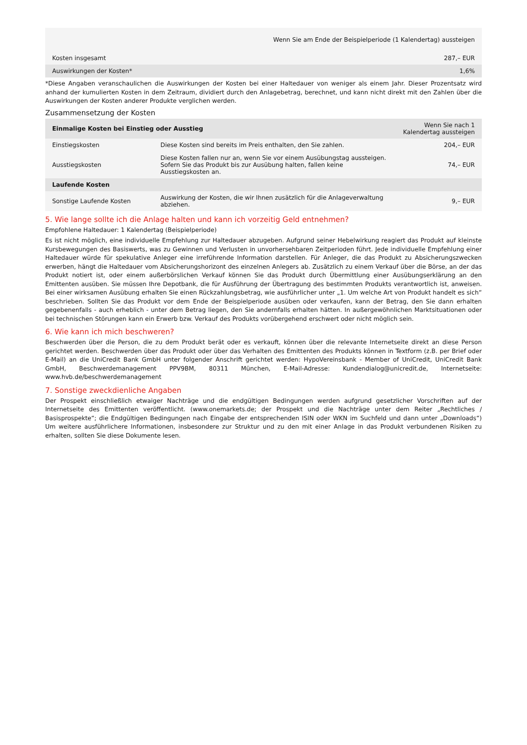| Wenn Sie am Ende der Beispielperiode (1 Kalendertag) aussteigen | |
| Kosten insgesamt | 287,– EUR |
| Auswirkungen der Kosten* | 1,6% |
*Diese Angaben veranschaulichen die Auswirkungen der Kosten bei einer Haltedauer von weniger als einem Jahr. Dieser Prozentsatz wird anhand der kumulierten Kosten in dem Zeitraum, dividiert durch den Anlagebetrag, berechnet, und kann nicht direkt mit den Zahlen über die Auswirkungen der Kosten anderer Produkte verglichen werden.
Zusammensetzung der Kosten
| Einmalige Kosten bei Einstieg oder Ausstieg | | Wenn Sie nach 1 Kalendertag aussteigen |
| Einstiegskosten | Diese Kosten sind bereits im Preis enthalten, den Sie zahlen. | 204,– EUR |
| Ausstiegskosten | Diese Kosten fallen nur an, wenn Sie vor einem Ausübungstag aussteigen. Sofern Sie das Produkt bis zur Ausübung halten, fallen keine Ausstiegskosten an. | 74,– EUR |
| Laufende Kosten | | |
| Sonstige Laufende Kosten | Auswirkung der Kosten, die wir Ihnen zusätzlich für die Anlageverwaltung abziehen. | 9,– EUR |
5. Wie lange sollte ich die Anlage halten und kann ich vorzeitig Geld entnehmen?
Empfohlene Haltedauer: 1 Kalendertag (Beispielperiode)
Es ist nicht möglich, eine individuelle Empfehlung zur Haltedauer abzugeben. Aufgrund seiner Hebelwirkung reagiert das Produkt auf kleinste Kursbewegungen des Basiswerts, was zu Gewinnen und Verlusten in unvorhersehbaren Zeitperioden führt. Jede individuelle Empfehlung einer Haltedauer würde für spekulative Anleger eine irreführende Information darstellen. Für Anleger, die das Produkt zu Absicherungszwecken erwerben, hängt die Haltedauer vom Absicherungshorizont des einzelnen Anlegers ab. Zusätzlich zu einem Verkauf über die Börse, an der das Produkt notiert ist, oder einem außerbörslichen Verkauf können Sie das Produkt durch Übermittlung einer Ausübungserklärung an den Emittenten ausüben. Sie müssen Ihre Depotbank, die für Ausführung der Übertragung des bestimmten Produkts verantwortlich ist, anweisen. Bei einer wirksamen Ausübung erhalten Sie einen Rückzahlungsbetrag, wie ausführlicher unter „1. Um welche Art von Produkt handelt es sich“ beschrieben. Sollten Sie das Produkt vor dem Ende der Beispielperiode ausüben oder verkaufen, kann der Betrag, den Sie dann erhalten gegebenenfalls - auch erheblich - unter dem Betrag liegen, den Sie andernfalls erhalten hätten. In außergewöhnlichen Marktsituationen oder bei technischen Störungen kann ein Erwerb bzw. Verkauf des Produkts vorübergehend erschwert oder nicht möglich sein.
6. Wie kann ich mich beschweren?
Beschwerden über die Person, die zu dem Produkt berät oder es verkauft, können über die relevante Internetseite direkt an diese Person gerichtet werden. Beschwerden über das Produkt oder über das Verhalten des Emittenten des Produkts können in Textform (z.B. per Brief oder E-Mail) an die UniCredit Bank GmbH unter folgender Anschrift gerichtet werden: HypoVereinsbank - Member of UniCredit, UniCredit Bank GmbH, Beschwerdemanagement PPV9BM, 80311 München, E-Mail-Adresse: Kundendialog@unicredit.de, Internetseite: www.hvb.de/beschwerdemanagement
7. Sonstige zweckdienliche Angaben
Der Prospekt einschließlich etwaiger Nachträge und die endgültigen Bedingungen werden aufgrund gesetzlicher Vorschriften auf der Internetseite des Emittenten veröffentlicht. (www.onemarkets.de; der Prospekt und die Nachträge unter dem Reiter „Rechtliches / Basisprospekte“; die Endgültigen Bedingungen nach Eingabe der entsprechenden ISIN oder WKN im Suchfeld und dann unter „Downloads“) Um weitere ausführlichere Informationen, insbesondere zur Struktur und zu den mit einer Anlage in das Produkt verbundenen Risiken zu erhalten, sollten Sie diese Dokumente lesen.